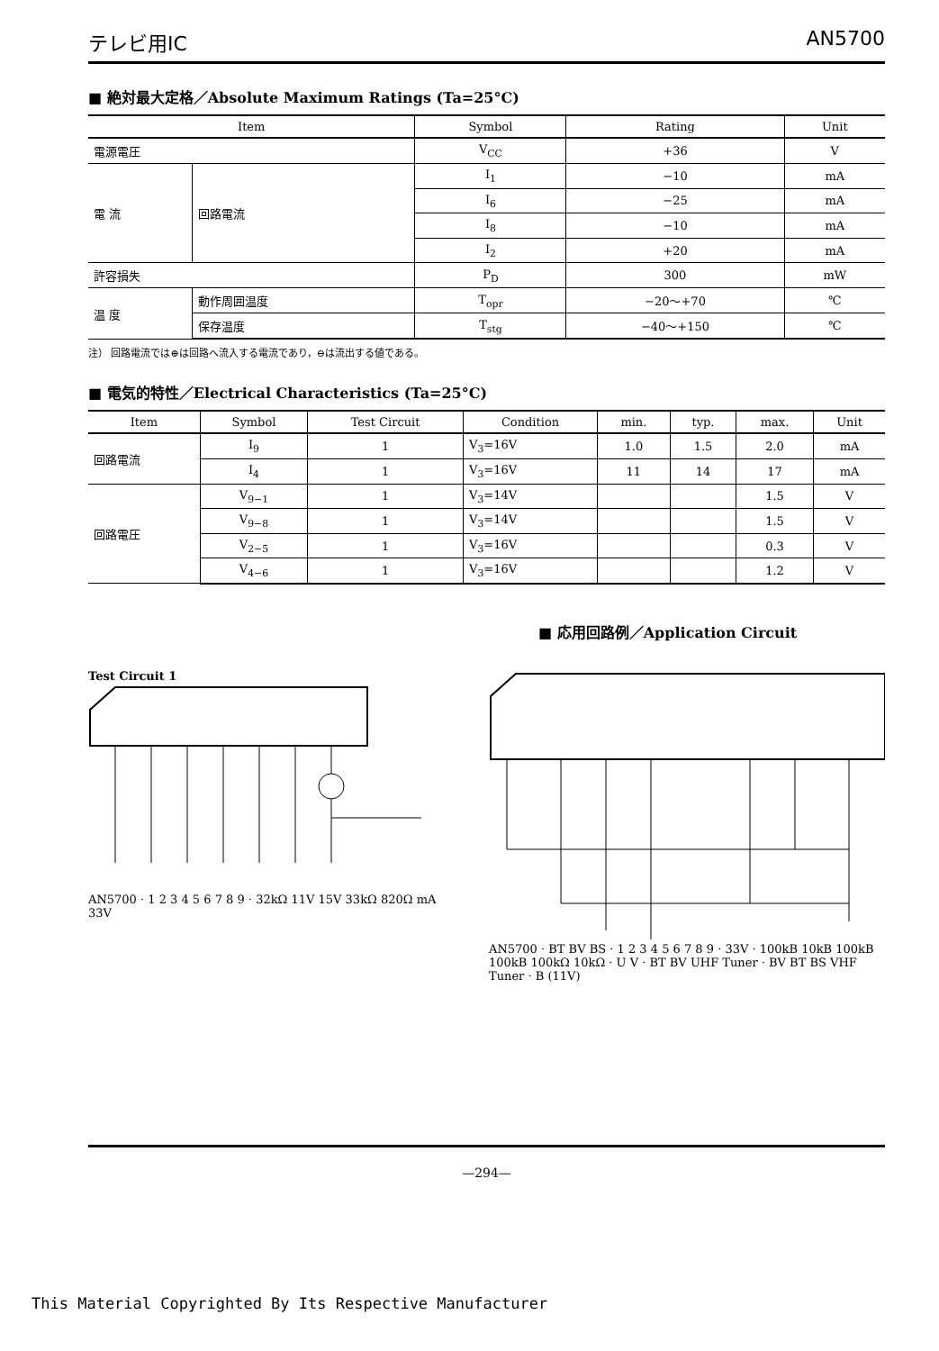テレビ用IC AN5700
■ 絶対最大定格／Absolute Maximum Ratings (Ta=25°C)
| Item | | Symbol | Rating | Unit |
| --- | --- | --- | --- | --- |
| 電源電圧 | | V<sub>CC</sub> | +36 | V |
| 電 流 | 回路電流 | I<sub>1</sub> | −10 | mA |
| | | I<sub>6</sub> | −25 | mA |
| | | I<sub>8</sub> | −10 | mA |
| | | I<sub>2</sub> | +20 | mA |
| 許容損失 | | P<sub>D</sub> | 300 | mW |
| 温 度 | 動作周囲温度 | T<sub>opr</sub> | −20～+70 | ℃ |
| | 保存温度 | T<sub>stg</sub> | −40～+150 | ℃ |
注） 回路電流では⊕は回路へ流入する電流であり，⊖は流出する値である。
■ 電気的特性／Electrical Characteristics (Ta=25°C)
| Item | Symbol | Test Circuit | Condition | min. | typ. | max. | Unit |
| --- | --- | --- | --- | --- | --- | --- | --- |
| 回路電流 | I<sub>9</sub> | 1 | V<sub>3</sub>=16V | 1.0 | 1.5 | 2.0 | mA |
| | I<sub>4</sub> | 1 | V<sub>3</sub>=16V | 11 | 14 | 17 | mA |
| 回路電圧 | V<sub>9−1</sub> | 1 | V<sub>3</sub>=14V | | | 1.5 | V |
| | V<sub>9−8</sub> | 1 | V<sub>3</sub>=14V | | | 1.5 | V |
| | V<sub>2−5</sub> | 1 | V<sub>3</sub>=16V | | | 0.3 | V |
| | V<sub>4−6</sub> | 1 | V<sub>3</sub>=16V | | | 1.2 | V |
■ 応用回路例／Application Circuit
Test Circuit 1
AN5700 · 1 2 3 4 5 6 7 8 9 · 32kΩ 11V 15V 33kΩ 820Ω mA 33V
AN5700 · BT BV BS · 1 2 3 4 5 6 7 8 9 · 33V · 100kB 10kB 100kB 100kB 100kΩ 10kΩ · U V · BT BV UHF Tuner · BV BT BS VHF Tuner · B (11V)
—294—
This Material Copyrighted By Its Respective Manufacturer